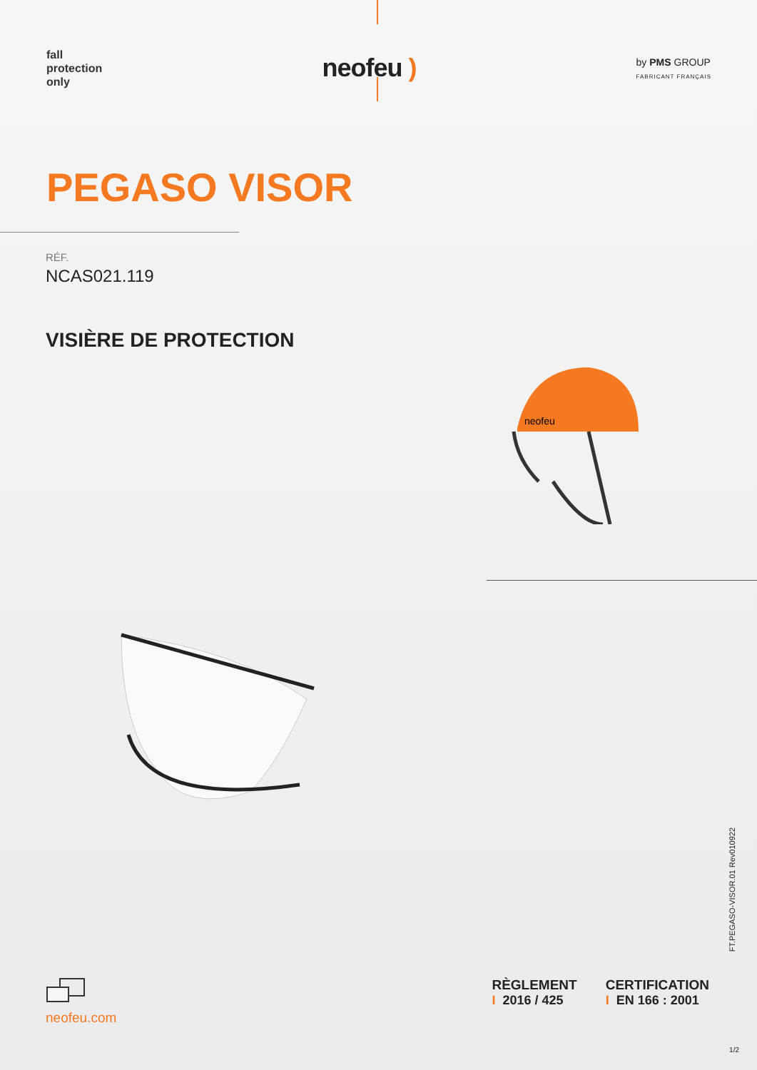fall
protection
only
neofeu )
by PMS GROUP
FABRICANT FRANÇAIS
PEGASO VISOR
RÉF.
NCAS021.119
VISIÈRE DE PROTECTION
neofeu
FT.PEGASO-VISOR.01 Rev010922
neofeu.com
RÈGLEMENT
I 2016 / 425
CERTIFICATION
I EN 166 : 2001
1/2